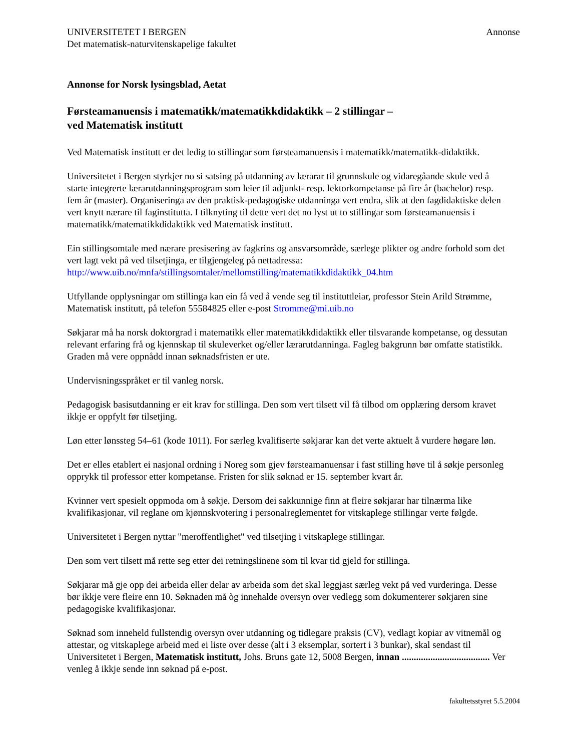UNIVERSITETET I BERGEN
Det matematisk-naturvitenskapelige fakultet
Annonse
Annonse for Norsk lysingsblad, Aetat
Førsteamanuensis i matematikk/matematikkdidaktikk – 2 stillingar –
ved Matematisk institutt
Ved Matematisk institutt er det ledig to stillingar som førsteamanuensis i matematikk/matematikk-didaktikk.
Universitetet i Bergen styrkjer no si satsing på utdanning av lærarar til grunnskule og vidaregåande skule ved å starte integrerte lærarutdanningsprogram som leier til adjunkt- resp. lektorkompetanse på fire år (bachelor) resp. fem år (master). Organiseringa av den praktisk-pedagogiske utdanninga vert endra, slik at den fagdidaktiske delen vert knytt nærare til faginstitutta. I tilknyting til dette vert det no lyst ut to stillingar som førsteamanuensis i matematikk/matematikkdidaktikk ved Matematisk institutt.
Ein stillingsomtale med nærare presisering av fagkrins og ansvarsområde, særlege plikter og andre forhold som det vert lagt vekt på ved tilsetjinga, er tilgjengeleg på nettadressa:
http://www.uib.no/mnfa/stillingsomtaler/mellomstilling/matematikkdidaktikk_04.htm
Utfyllande opplysningar om stillinga kan ein få ved å vende seg til instituttleiar, professor Stein Arild Strømme, Matematisk institutt, på telefon 55584825 eller e-post Stromme@mi.uib.no
Søkjarar må ha norsk doktorgrad i matematikk eller matematikkdidaktikk eller tilsvarande kompetanse, og dessutan relevant erfaring frå og kjennskap til skuleverket og/eller lærarutdanninga. Fagleg bakgrunn bør omfatte statistikk. Graden må vere oppnådd innan søknadsfristen er ute.
Undervisningsspråket er til vanleg norsk.
Pedagogisk basisutdanning er eit krav for stillinga. Den som vert tilsett vil få tilbod om opplæring dersom kravet ikkje er oppfylt før tilsetjing.
Løn etter lønssteg 54–61 (kode 1011). For særleg kvalifiserte søkjarar kan det verte aktuelt å vurdere høgare løn.
Det er elles etablert ei nasjonal ordning i Noreg som gjev førsteamanuensar i fast stilling høve til å søkje personleg opprykk til professor etter kompetanse. Fristen for slik søknad er 15. september kvart år.
Kvinner vert spesielt oppmoda om å søkje. Dersom dei sakkunnige finn at fleire søkjarar har tilnærma like kvalifikasjonar, vil reglane om kjønnskvotering i personalreglementet for vitskaplege stillingar verte følgde.
Universitetet i Bergen nyttar "meroffentlighet" ved tilsetjing i vitskaplege stillingar.
Den som vert tilsett må rette seg etter dei retningslinene som til kvar tid gjeld for stillinga.
Søkjarar må gje opp dei arbeida eller delar av arbeida som det skal leggjast særleg vekt på ved vurderinga. Desse bør ikkje vere fleire enn 10. Søknaden må òg innehalde oversyn over vedlegg som dokumenterer søkjaren sine pedagogiske kvalifikasjonar.
Søknad som inneheld fullstendig oversyn over utdanning og tidlegare praksis (CV), vedlagt kopiar av vitnemål og attestar, og vitskaplege arbeid med ei liste over desse (alt i 3 eksemplar, sortert i 3 bunkar), skal sendast til Universitetet i Bergen, Matematisk institutt, Johs. Bruns gate 12, 5008 Bergen, innan ..................................... Ver venleg å ikkje sende inn søknad på e-post.
fakultetsstyret 5.5.2004